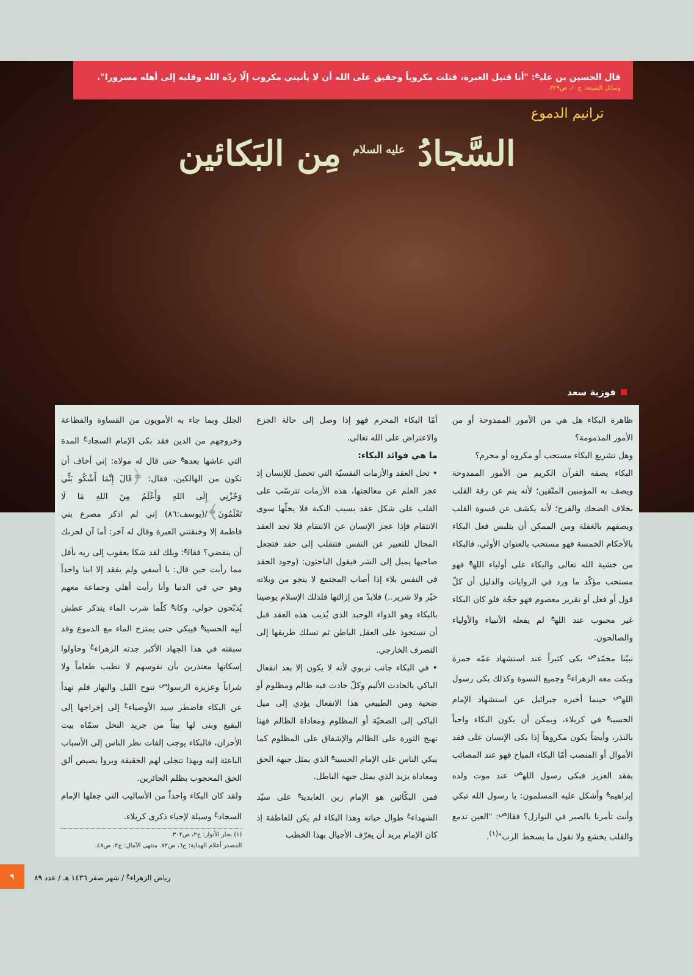قال الحسين بن علي<sup>ع</sup>: "أنا قتيل العبرة، قتلت مكروباً وحقيق على الله أن لا يأتيني مكروب إلّا ردّه الله وقلبه إلى أهله مسرورا".
وسائل الشيعة: ج١٠، ص٣٢٩.
ترانيم الدموع
السَّجادُ <sup>عليه السلام</sup> مِن البَكائين
فوزية سعد
ظاهرة البكاء هل هي من الأمور الممدوحة أو من الأمور المذمومة؟
وهل تشريع البكاء مستحب أو مكروه أو محرم؟
البكاء يصفه القرآن الكريم من الأمور الممدوحة ويصف به المؤمنين المتّقين؛ لأنه ينم عن رقة القلب بخلاف الضحك والفرح؛ لأنه يكشف عن قسوة القلب ويصفهم بالغفلة ومن الممكن أن يتلبس فعل البكاء بالأحكام الخمسة فهو مستحب بالعنوان الأولي، فالبكاء من خشية الله تعالى والبكاء على أولياء الله<sup>ع</sup> فهو مستحب مؤكّد ما ورد في الروايات والدليل أن كلّ قول أو فعل أو تقرير معصوم فهو حجّة فلو كان البكاء غير محبوب عند الله<sup>ع</sup> لم يفعله الأنبياء والأولياء والصالحون.
نبيّنا محمّد<sup>ص</sup> بكى كثيراً عند استشهاد عمّه حمزة وبكت معه الزهراء<sup>ع</sup> وجميع النسوة وكذلك بكى رسول الله<sup>ص</sup> حينما أخبره جبرائيل عن استشهاد الإمام الحسين<sup>ع</sup> في كربلاء، ويمكن أن يكون البكاء واجباً بالنذر، وأيضاً يكون مكروهاً إذا بكى الإنسان على فقد الأموال أو المنصب أمّا البكاء المباح فهو عند المصائب بفقد العزيز فبكى رسول الله<sup>ص</sup> عند موت ولده إبراهيم<sup>ع</sup> وأشكل عليه المسلمون: يا رسول الله تبكي وأنت تأمرنا بالصبر في النوازل؟ فقال<sup>ص</sup>: "العين تدمع والقلب يخشع ولا نقول ما يسخط الرب"<sup>(١)</sup>.
أمّا البكاء المحرم فهو إذا وصل إلى حالة الجزع والاعتراض على الله تعالى.
ما هي فوائد البكاء:
• تحل العقد والأزمات النفسيّة التي تحصل للإنسان إذ عجز العلم عن معالجتها، هذه الأزمات تترسّب على القلب على شكل عقد بسبب النكبة فلا يحلّها سوى الانتقام فإذا عجز الإنسان عن الانتقام فلا تجد العقد المجال للتعبير عن النفس فتنقلب إلى حقد فتجعل صاحبها يميل إلى الشر فيقول الباحثون: (وجود الحقد في النفس بلاء إذا أصاب المجتمع لا ينجو من ويلاته خيّر ولا شرير..) فلابدّ من إزالتها فلذلك الإسلام يوصينا بالبكاء وهو الدواء الوحيد الذي يُذيب هذه العقد قبل أن تستحوذ على العقل الباطن ثم تسلك طريقها إلى التصرف الخارجي.
• في البكاء جانب تربوي لأنه لا يكون إلا بعد انفعال الباكي بالحادث الأليم وكلّ حادث فيه ظالم ومظلوم أو ضحية ومن الطبيعي هذا الانفعال يؤدي إلى ميل الباكي إلى الضحيّة أو المظلوم ومعاداة الظالم فهنا تهيج الثورة على الظالم والإشفاق على المظلوم كما يبكي الناس على الإمام الحسين<sup>ع</sup> الذي يمثل جبهة الحق ومعاداة يزيد الذي يمثل جبهة الباطل.
فمن البكّائين هو الإمام زين العابدين<sup>ع</sup> على سيّد الشهداء<sup>ع</sup> طوال حياته وهذا البكاء لم يكن للعاطفة إذ كان الإمام يريد أن يعرّف الأجيال بهذا الخطب
الجلل وبما جاء به الأمويون من القساوة والفظاعة وخروجهم من الدين فقد بكى الإمام السجاد<sup>ع</sup> المدة التي عاشها بعده<sup>ع</sup> حتى قال له مولاه: إني أخاف أن تكون من الهالكين، فقال: ﴿قَالَ إِنَّمَا أَشْكُو بَثِّي وَحُزْنِي إِلَى اللهِ وَأَعْلَمُ مِنَ اللهِ مَا لَا تَعْلَمُونَ﴾/(يوسف:٨٦) إني لم اذكر مصرع بني فاطمة إلا وخنقتني العبرة وقال له آخر: أما آن لحزنك أن ينقضي؟ فقال<sup>ع</sup>: ويلك لقد شكا يعقوب إلى ربه بأقل مما رأيت حين قال: يا أسفي ولم يفقد إلا ابنا واحداً وهو حي في الدنيا وأنا رأيت أهلي وجماعة معهم يُذبّحون حولي، وكان<sup>ع</sup> كلّما شرب الماء يتذكر عطش أبيه الحسين<sup>ع</sup> فيبكي حتى يمتزج الماء مع الدموع وقد سبقته في هذا الجهاد الأكبر جدته الزهراء<sup>ع</sup> وحاولوا إسكاتها معتذرين بأن نفوسهم لا تطيب طعاماً ولا شراباً وعزيزة الرسول<sup>ص</sup> تنوح الليل والنهار فلم تهدأ عن البكاء فاضطر سيد الأوصياء<sup>ع</sup> إلى إخراجها إلى البقيع وبنى لها بيتاً من جريد النخل سمّاه بيت الأحزان، فالبكاء يوجب إلفات نظر الناس إلى الأسباب الباعثة إليه وبهذا تتجلى لهم الحقيقة ويروا بصيص ألق الحق المحجوب بظلم الجائرين.
ولقد كان البكاء واحداً من الأساليب التي جعلها الإمام السجاد<sup>ع</sup> وسيلة لإحياء ذكرى كربلاء.
(١) بحار الأنوار: ج٢، ص٣٠٢.
المصدر أعلام الهداية: ج٦، ص٧٢. منتهى الآمال: ج٢، ص٤٨.
رياض الزهراء<sup>ع</sup> / شهر صفر ١٤٣٦ هـ / عدد ٨٩ ٩